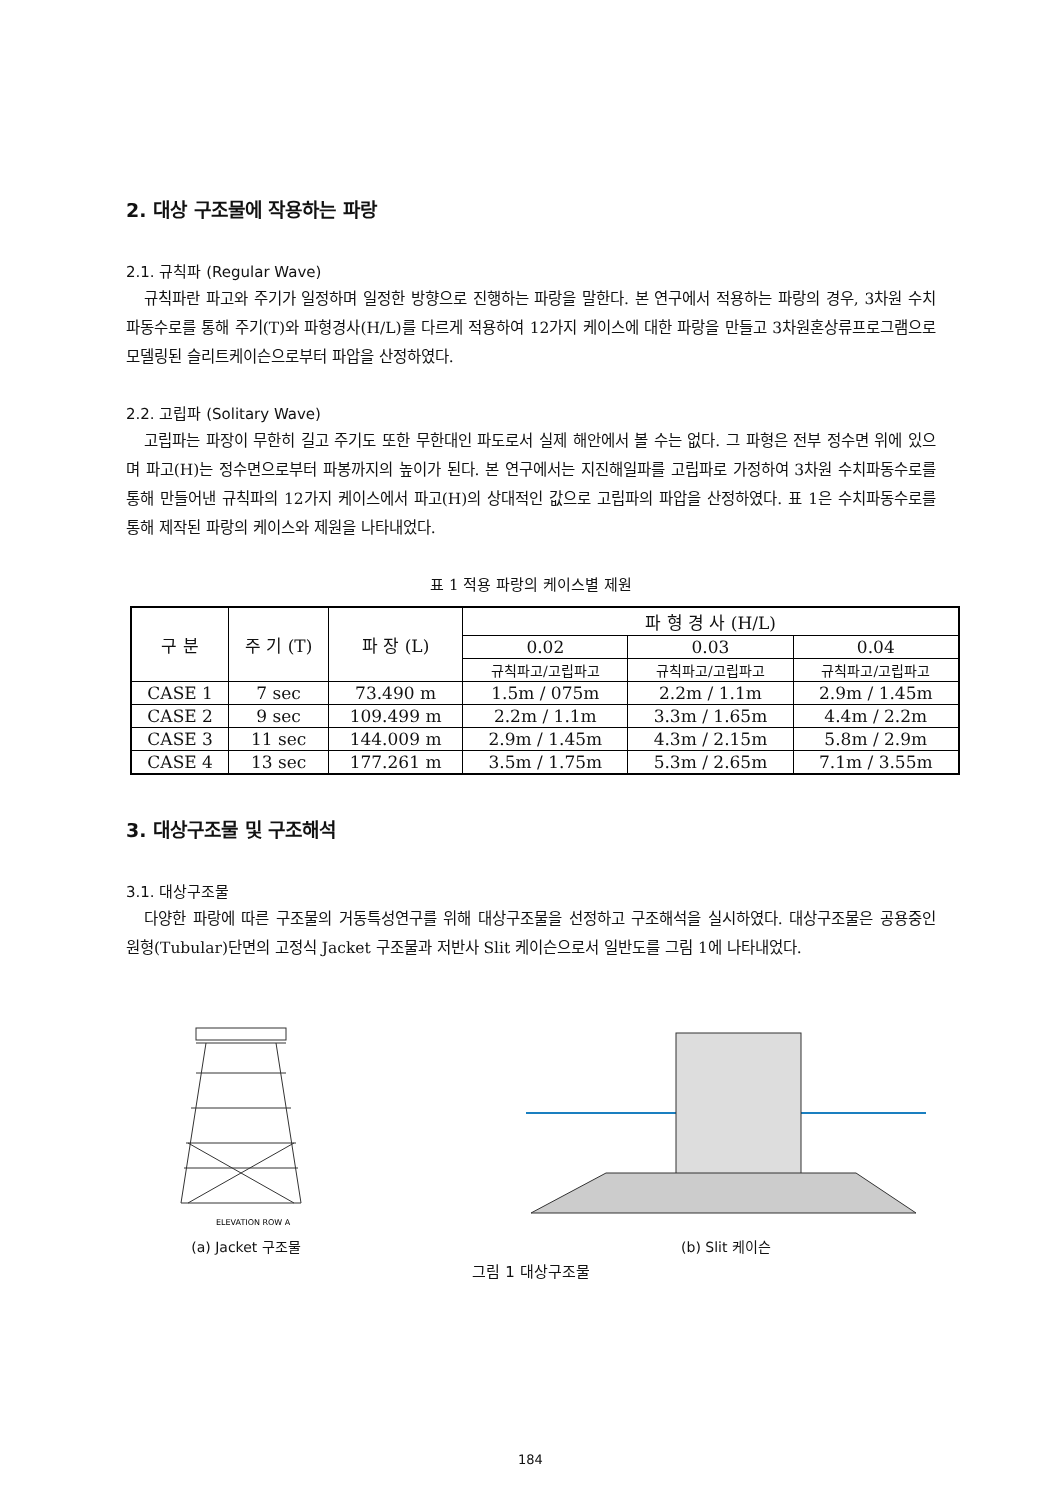2. 대상 구조물에 작용하는 파랑
2.1. 규칙파 (Regular Wave)
규칙파란 파고와 주기가 일정하며 일정한 방향으로 진행하는 파랑을 말한다. 본 연구에서 적용하는 파랑의 경우, 3차원 수치파동수로를 통해 주기(T)와 파형경사(H/L)를 다르게 적용하여 12가지 케이스에 대한 파랑을 만들고 3차원혼상류프로그램으로 모델링된 슬리트케이슨으로부터 파압을 산정하였다.
2.2. 고립파 (Solitary Wave)
고립파는 파장이 무한히 길고 주기도 또한 무한대인 파도로서 실제 해안에서 볼 수는 없다. 그 파형은 전부 정수면 위에 있으며 파고(H)는 정수면으로부터 파봉까지의 높이가 된다. 본 연구에서는 지진해일파를 고립파로 가정하여 3차원 수치파동수로를 통해 만들어낸 규칙파의 12가지 케이스에서 파고(H)의 상대적인 값으로 고립파의 파압을 산정하였다. 표 1은 수치파동수로를 통해 제작된 파랑의 케이스와 제원을 나타내었다.
표 1 적용 파랑의 케이스별 제원
| 구 분 | 주 기 (T) | 파 장 (L) | 파 형 경 사 (H/L) | | |
| --- | --- | --- | --- | --- | --- |
| | | | 0.02 | 0.03 | 0.04 |
| | | | 규칙파고/고립파고 | 규칙파고/고립파고 | 규칙파고/고립파고 |
| CASE 1 | 7 sec | 73.490 m | 1.5m / 075m | 2.2m / 1.1m | 2.9m / 1.45m |
| CASE 2 | 9 sec | 109.499 m | 2.2m / 1.1m | 3.3m / 1.65m | 4.4m / 2.2m |
| CASE 3 | 11 sec | 144.009 m | 2.9m / 1.45m | 4.3m / 2.15m | 5.8m / 2.9m |
| CASE 4 | 13 sec | 177.261 m | 3.5m / 1.75m | 5.3m / 2.65m | 7.1m / 3.55m |
3. 대상구조물 및 구조해석
3.1. 대상구조물
다양한 파랑에 따른 구조물의 거동특성연구를 위해 대상구조물을 선정하고 구조해석을 실시하였다. 대상구조물은 공용중인 원형(Tubular)단면의 고정식 Jacket 구조물과 저반사 Slit 케이슨으로서 일반도를 그림 1에 나타내었다.
ELEVATION ROW A
(a) Jacket 구조물
(b) Slit 케이슨
그림 1 대상구조물
184